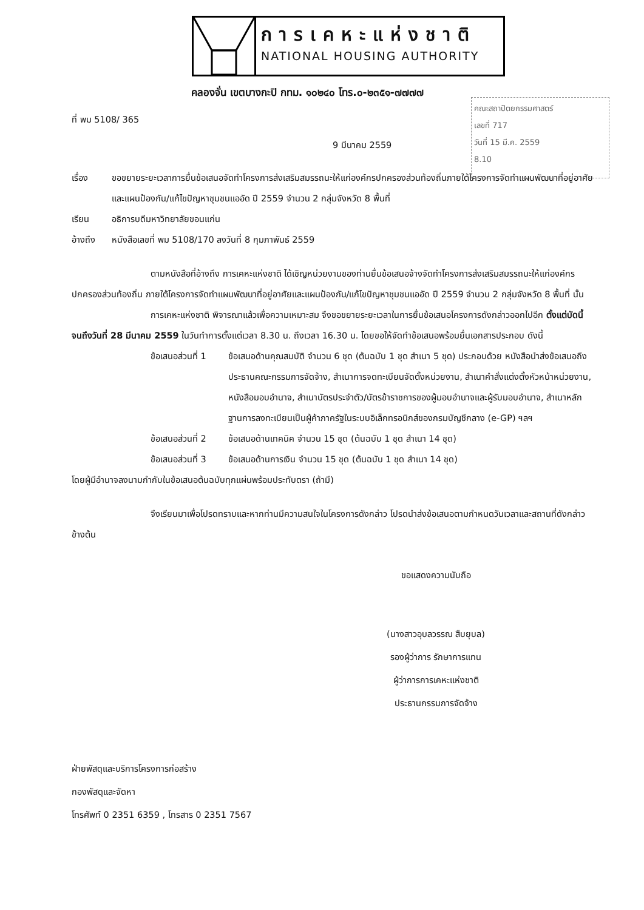การเคหะแห่งชาติ
NATIONAL HOUSING AUTHORITY
คลองจั่น เขตบางกะปิ กทม. ๑๐๒๔๐ โทร.๐-๒๓๕๑-๗๗๗๗
คณะสถาปัตยกรรมศาสตร์
เลขที่ 717
วันที่ 15 มี.ค. 2559
8.10
ที่ พม 5108/ 365
9 มีนาคม 2559
เรื่อง ขอขยายระยะเวลาการยื่นข้อเสนอจัดทำโครงการส่งเสริมสมรรถนะให้แก่องค์กรปกครองส่วนท้องถิ่นภายใต้โครงการจัดทำแผนพัฒนาที่อยู่อาศัยและแผนป้องกัน/แก้ไขปัญหาชุมชนแออัด ปี 2559 จำนวน 2 กลุ่มจังหวัด 8 พื้นที่
เรียน อธิการบดีมหาวิทยาลัยขอนแก่น
อ้างถึง หนังสือเลขที่ พม 5108/170 ลงวันที่ 8 กุมภาพันธ์ 2559
ตามหนังสือที่อ้างถึง การเคหะแห่งชาติ ได้เชิญหน่วยงานของท่านยื่นข้อเสนอจ้างจัดทำโครงการส่งเสริมสมรรถนะให้แก่องค์กรปกครองส่วนท้องถิ่น ภายใต้โครงการจัดทำแผนพัฒนาที่อยู่อาศัยและแผนป้องกัน/แก้ไขปัญหาชุมชนแออัด ปี 2559 จำนวน 2 กลุ่มจังหวัด 8 พื้นที่ นั้น
การเคหะแห่งชาติ พิจารณาแล้วเพื่อความเหมาะสม จึงขอขยายระยะเวลาในการยื่นข้อเสนอโครงการดังกล่าวออกไปอีก ตั้งแต่บัดนี้จนถึงวันที่ 28 มีนาคม 2559 ในวันทำการตั้งแต่เวลา 8.30 น. ถึงเวลา 16.30 น. โดยขอให้จัดทำข้อเสนอพร้อมยื่นเอกสารประกอบ ดังนี้
ข้อเสนอส่วนที่ 1
ข้อเสนอด้านคุณสมบัติ จำนวน 6 ชุด (ต้นฉบับ 1 ชุด สำเนา 5 ชุด) ประกอบด้วย หนังสือนำส่งข้อเสนอถึงประธานคณะกรรมการจัดจ้าง, สำเนาการจดทะเบียนจัดตั้งหน่วยงาน, สำเนาคำสั่งแต่งตั้งหัวหน้าหน่วยงาน, หนังสือมอบอำนาจ, สำเนาบัตรประจำตัว/บัตรข้าราชการของผู้มอบอำนาจและผู้รับมอบอำนาจ, สำเนาหลักฐานการลงทะเบียนเป็นผู้ค้าภาครัฐในระบบอิเล็กทรอนิกส์ของกรมบัญชีกลาง (e-GP) ฯลฯ
ข้อเสนอส่วนที่ 2
ข้อเสนอด้านเทคนิค จำนวน 15 ชุด (ต้นฉบับ 1 ชุด สำเนา 14 ชุด)
ข้อเสนอส่วนที่ 3
ข้อเสนอด้านการเงิน จำนวน 15 ชุด (ต้นฉบับ 1 ชุด สำเนา 14 ชุด)
โดยผู้มีอำนาจลงนามกำกับในข้อเสนอต้นฉบับทุกแผ่นพร้อมประทับตรา (ถ้ามี)
จึงเรียนมาเพื่อโปรดทราบและหากท่านมีความสนใจในโครงการดังกล่าว โปรดนำส่งข้อเสนอตามกำหนดวันเวลาและสถานที่ดังกล่าวข้างต้น
ขอแสดงความนับถือ
(นางสาวอุบลวรรณ สืบยุบล)
รองผู้ว่าการ รักษาการแทน
ผู้ว่าการการเคหะแห่งชาติ
ประธานกรรมการจัดจ้าง
ฝ่ายพัสดุและบริการโครงการก่อสร้าง
กองพัสดุและจัดหา
โทรศัพท์ 0 2351 6359 , โทรสาร 0 2351 7567